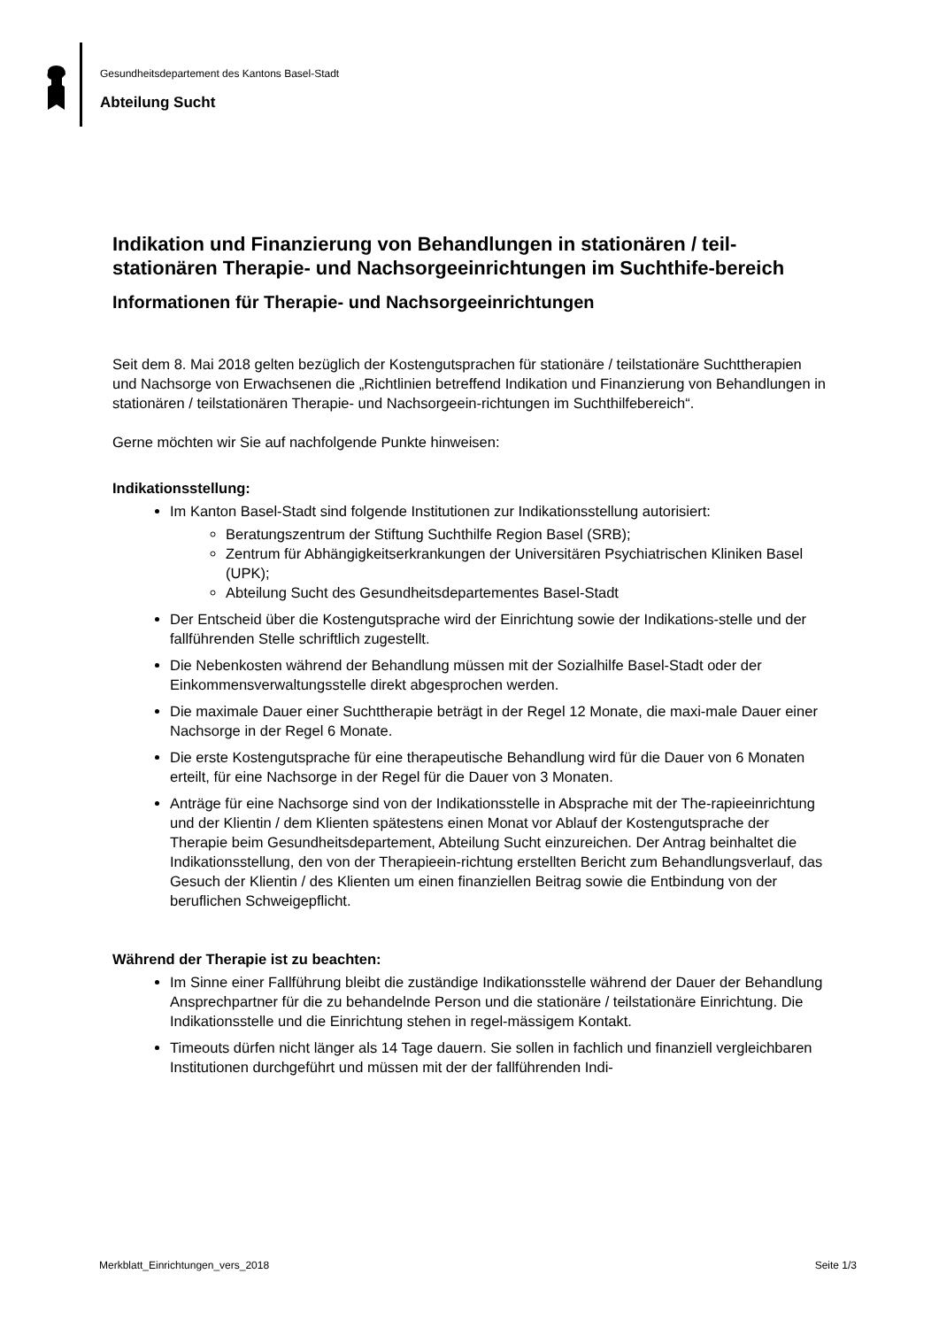Gesundheitsdepartement des Kantons Basel-Stadt
Abteilung Sucht
Indikation und Finanzierung von Behandlungen in stationären / teil-stationären Therapie- und Nachsorgeeinrichtungen im Suchthife-bereich
Informationen für Therapie- und Nachsorgeeinrichtungen
Seit dem 8. Mai 2018 gelten bezüglich der Kostengutsprachen für stationäre / teilstationäre Suchttherapien und Nachsorge von Erwachsenen die „Richtlinien betreffend Indikation und Finanzierung von Behandlungen in stationären / teilstationären Therapie- und Nachsorgeein-richtungen im Suchthilfebereich“.
Gerne möchten wir Sie auf nachfolgende Punkte hinweisen:
Indikationsstellung:
Im Kanton Basel-Stadt sind folgende Institutionen zur Indikationsstellung autorisiert:
Beratungszentrum der Stiftung Suchthilfe Region Basel (SRB);
Zentrum für Abhängigkeitserkrankungen der Universitären Psychiatrischen Kliniken Basel (UPK);
Abteilung Sucht des Gesundheitsdepartementes Basel-Stadt
Der Entscheid über die Kostengutsprache wird der Einrichtung sowie der Indikations-stelle und der fallführenden Stelle schriftlich zugestellt.
Die Nebenkosten während der Behandlung müssen mit der Sozialhilfe Basel-Stadt oder der Einkommensverwaltungsstelle direkt abgesprochen werden.
Die maximale Dauer einer Suchttherapie beträgt in der Regel 12 Monate, die maxi-male Dauer einer Nachsorge in der Regel 6 Monate.
Die erste Kostengutsprache für eine therapeutische Behandlung wird für die Dauer von 6 Monaten erteilt, für eine Nachsorge in der Regel für die Dauer von 3 Monaten.
Anträge für eine Nachsorge sind von der Indikationsstelle in Absprache mit der The-rapieeinrichtung und der Klientin / dem Klienten spätestens einen Monat vor Ablauf der Kostengutsprache der Therapie beim Gesundheitsdepartement, Abteilung Sucht einzureichen. Der Antrag beinhaltet die Indikationsstellung, den von der Therapieein-richtung erstellten Bericht zum Behandlungsverlauf, das Gesuch der Klientin / des Klienten um einen finanziellen Beitrag sowie die Entbindung von der beruflichen Schweigepflicht.
Während der Therapie ist zu beachten:
Im Sinne einer Fallführung bleibt die zuständige Indikationsstelle während der Dauer der Behandlung Ansprechpartner für die zu behandelnde Person und die stationäre / teilstationäre Einrichtung. Die Indikationsstelle und die Einrichtung stehen in regel-mässigem Kontakt.
Timeouts dürfen nicht länger als 14 Tage dauern. Sie sollen in fachlich und finanziell vergleichbaren Institutionen durchgeführt und müssen mit der der fallführenden Indi-
Merkblatt_Einrichtungen_vers_2018 Seite 1/3